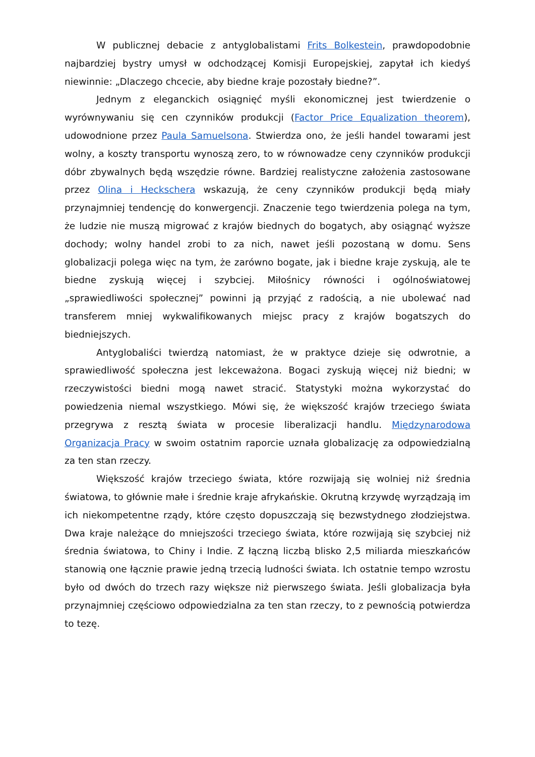W publicznej debacie z antyglobalistami Frits Bolkestein, prawdopodobnie najbardziej bystry umysł w odchodzącej Komisji Europejskiej, zapytał ich kiedyś niewinnie: „Dlaczego chcecie, aby biedne kraje pozostały biedne?”.
Jednym z eleganckich osiągnięć myśli ekonomicznej jest twierdzenie o wyrównywaniu się cen czynników produkcji (Factor Price Equalization theorem), udowodnione przez Paula Samuelsona. Stwierdza ono, że jeśli handel towarami jest wolny, a koszty transportu wynoszą zero, to w równowadze ceny czynników produkcji dóbr zbywalnych będą wszędzie równe. Bardziej realistyczne założenia zastosowane przez Olina i Heckschera wskazują, że ceny czynników produkcji będą miały przynajmniej tendencję do konwergencji. Znaczenie tego twierdzenia polega na tym, że ludzie nie muszą migrować z krajów biednych do bogatych, aby osiągnąć wyższe dochody; wolny handel zrobi to za nich, nawet jeśli pozostaną w domu. Sens globalizacji polega więc na tym, że zarówno bogate, jak i biedne kraje zyskują, ale te biedne zyskują więcej i szybciej. Miłośnicy równości i ogólnoświatowej „sprawiedliwości społecznej” powinni ją przyjąć z radością, a nie ubolewać nad transferem mniej wykwalifikowanych miejsc pracy z krajów bogatszych do biedniejszych.
Antyglobaliści twierdzą natomiast, że w praktyce dzieje się odwrotnie, a sprawiedliwość społeczna jest lekceważona. Bogaci zyskują więcej niż biedni; w rzeczywistości biedni mogą nawet stracić. Statystyki można wykorzystać do powiedzenia niemal wszystkiego. Mówi się, że większość krajów trzeciego świata przegrywa z resztą świata w procesie liberalizacji handlu. Międzynarodowa Organizacja Pracy w swoim ostatnim raporcie uznała globalizację za odpowiedzialną za ten stan rzeczy.
Większość krajów trzeciego świata, które rozwijają się wolniej niż średnia światowa, to głównie małe i średnie kraje afrykańskie. Okrutną krzywdę wyrządzają im ich niekompetentne rządy, które często dopuszczają się bezwstydnego złodziejstwa. Dwa kraje należące do mniejszości trzeciego świata, które rozwijają się szybciej niż średnia światowa, to Chiny i Indie. Z łączną liczbą blisko 2,5 miliarda mieszkańców stanowią one łącznie prawie jedną trzecią ludności świata. Ich ostatnie tempo wzrostu było od dwóch do trzech razy większe niż pierwszego świata. Jeśli globalizacja była przynajmniej częściowo odpowiedzialna za ten stan rzeczy, to z pewnością potwierdza to tezę.